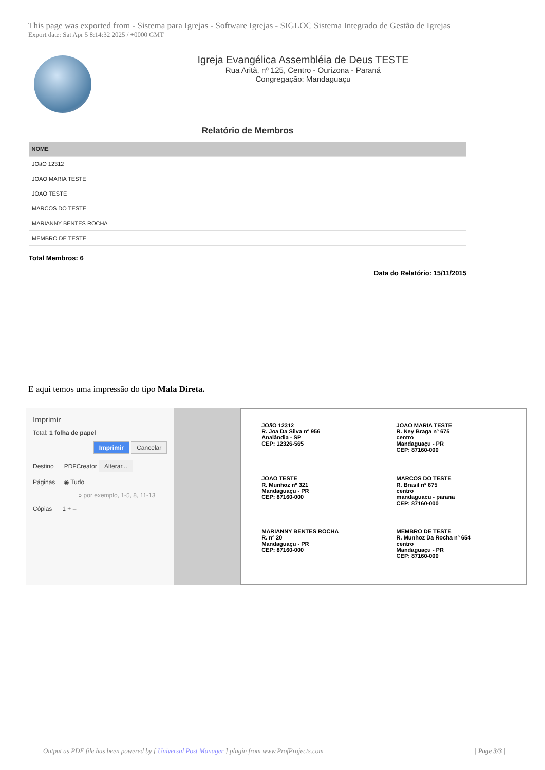This page was exported from - Sistema para Igrejas - Software Igrejas - SIGLOC Sistema Integrado de Gestão de Igrejas
Export date: Sat Apr 5 8:14:32 2025 / +0000 GMT
Igreja Evangélica Assembléia de Deus TESTE
Rua Aritã, nº 125, Centro - Ourizona - Paraná
Congregação: Mandaguaçu
Relatório de Membros
| NOME |
| --- |
| JOãO 12312 |
| JOAO MARIA TESTE |
| JOAO TESTE |
| MARCOS DO TESTE |
| MARIANNY BENTES ROCHA |
| MEMBRO DE TESTE |
Total Membros: 6
Data do Relatório: 15/11/2015
E aqui temos uma impressão do tipo Mala Direta.
Imprimir
Total: 1 folha de papel
Imprimir Cancelar
Destino PDFCreator Alterar...
Páginas ◉ Tudo
○ por exemplo, 1-5, 8, 11-13
Cópias 1 + –
JOãO 12312
R. Joa Da Silva nº 956
Analândia - SP
CEP: 12326-565
JOAO MARIA TESTE
R. Ney Braga nº 675
centro
Mandaguaçu - PR
CEP: 87160-000
JOAO TESTE
R. Munhoz nº 321
Mandaguaçu - PR
CEP: 87160-000
MARCOS DO TESTE
R. Brasil nº 675
centro
mandaguacu - parana
CEP: 87160-000
MARIANNY BENTES ROCHA
R. nº 20
Mandaguaçu - PR
CEP: 87160-000
MEMBRO DE TESTE
R. Munhoz Da Rocha nº 654
centro
Mandaguaçu - PR
CEP: 87160-000
Output as PDF file has been powered by [ Universal Post Manager ] plugin from www.ProfProjects.com | Page 3/3 |